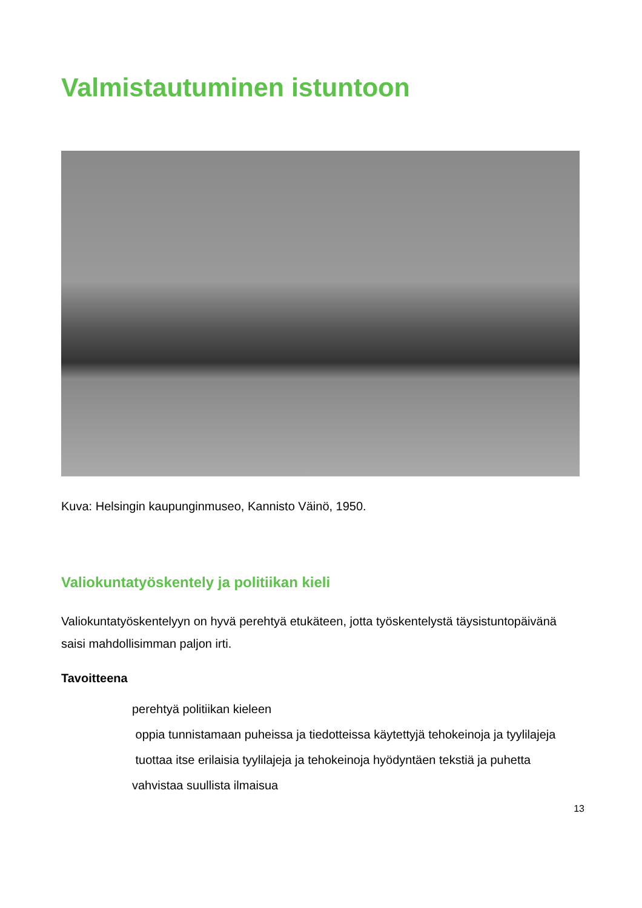Valmistautuminen istuntoon
Kuva: Helsingin kaupunginmuseo, Kannisto Väinö, 1950.
Valiokuntatyöskentely ja politiikan kieli
Valiokuntatyöskentelyyn on hyvä perehtyä etukäteen, jotta työskentelystä täysistuntopäivänä saisi mahdollisimman paljon irti.
Tavoitteena
perehtyä politiikan kieleen
oppia tunnistamaan puheissa ja tiedotteissa käytettyjä tehokeinoja ja tyylilajeja
tuottaa itse erilaisia tyylilajeja ja tehokeinoja hyödyntäen tekstiä ja puhetta
vahvistaa suullista ilmaisua
13